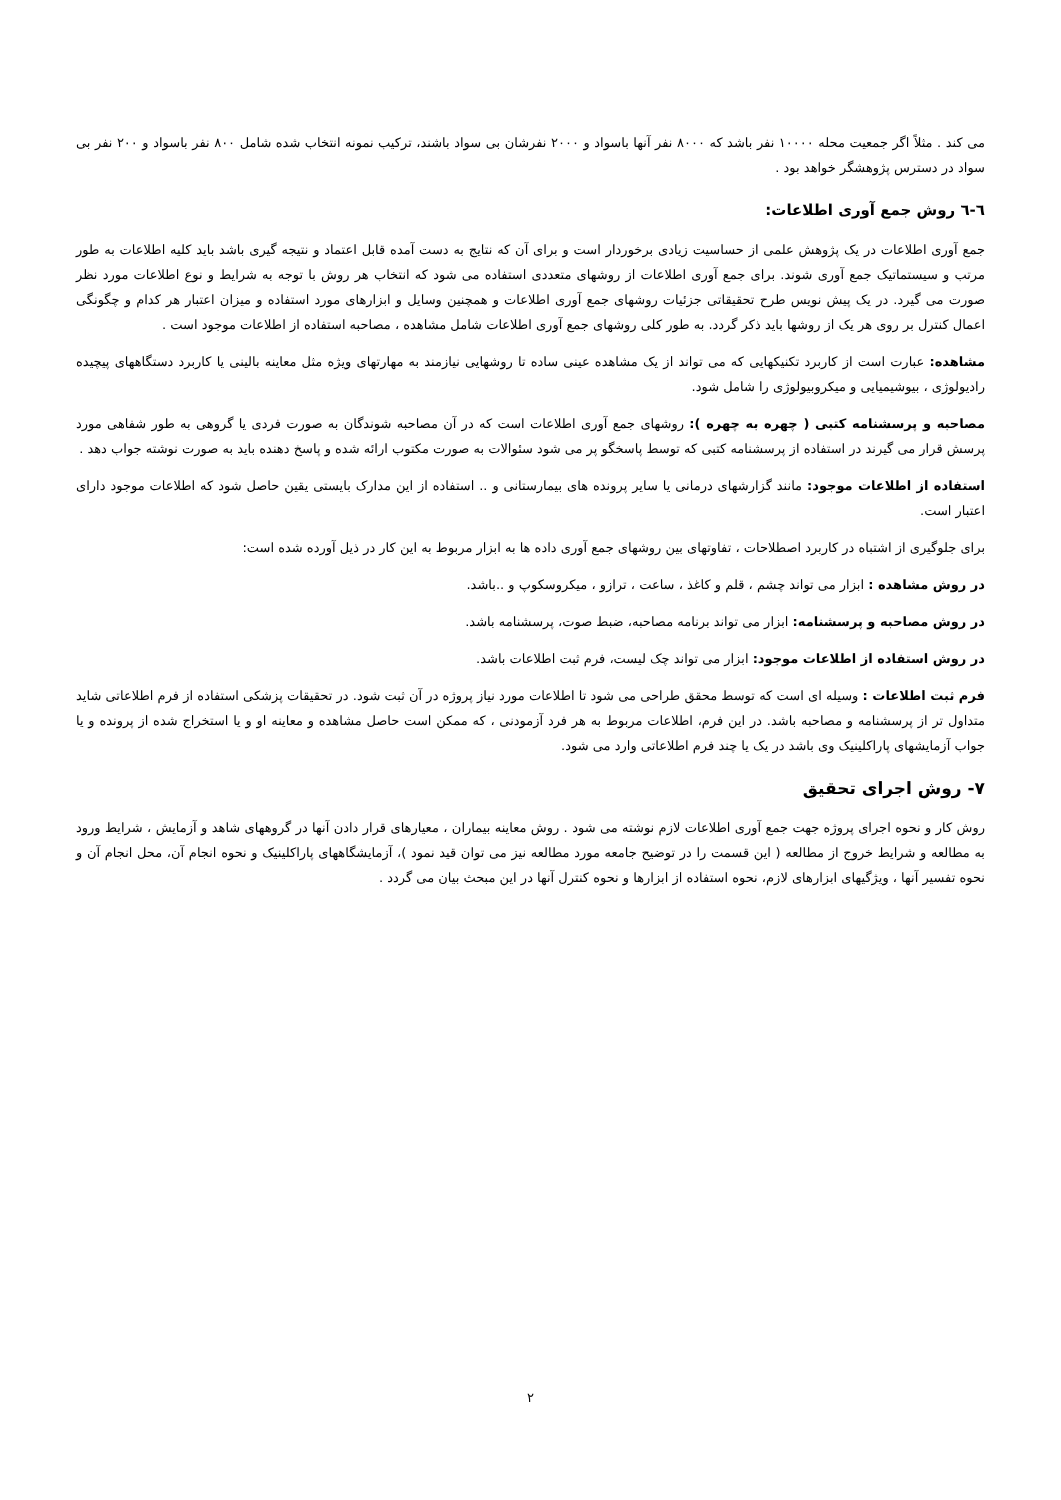می کند . مثلاً اگر جمعیت محله ۱۰۰۰۰ نفر باشد که ۸۰۰۰ نفر آنها باسواد و ۲۰۰۰ نفرشان بی سواد باشند، ترکیب نمونه انتخاب شده شامل ۸۰۰ نفر باسواد و ۲۰۰ نفر بی سواد در دسترس پژوهشگر خواهد بود .
٦-٦ روش جمع آوری اطلاعات:
جمع آوری اطلاعات در یک پژوهش علمی از حساسیت زیادی برخوردار است و برای آن که نتایج به دست آمده قابل اعتماد و نتیجه گیری باشد باید کلیه اطلاعات به طور مرتب و سیستماتیک جمع آوری شوند. برای جمع آوری اطلاعات از روشهای متعددی استفاده می شود که انتخاب هر روش با توجه به شرایط و نوع اطلاعات مورد نظر صورت می گیرد. در یک پیش نویس طرح تحقیقاتی جزئیات روشهای جمع آوری اطلاعات و همچنین وسایل و ابزارهای مورد استفاده و میزان اعتبار هر کدام و چگونگی اعمال کنترل بر روی هر یک از روشها باید ذکر گردد. به طور کلی روشهای جمع آوری اطلاعات شامل مشاهده ، مصاحبه استفاده از اطلاعات موجود است .
مشاهده: عبارت است از کاربرد تکنیکهایی که می تواند از یک مشاهده عینی ساده تا روشهایی نیازمند به مهارتهای ویژه مثل معاینه بالینی یا کاربرد دستگاههای پیچیده رادیولوژی ، بیوشیمیایی و میکروبیولوژی را شامل شود.
مصاحبه و پرسشنامه کتبی ( چهره به چهره ): روشهای جمع آوری اطلاعات است که در آن مصاحبه شوندگان به صورت فردی یا گروهی به طور شفاهی مورد پرسش قرار می گیرند در استفاده از پرسشنامه کتبی که توسط پاسخگو پر می شود سئوالات به صورت مکتوب ارائه شده و پاسخ دهنده باید به صورت نوشته جواب دهد .
استفاده از اطلاعات موجود: مانند گزارشهای درمانی یا سایر پرونده های بیمارستانی و .. استفاده از این مدارک بایستی یقین حاصل شود که اطلاعات موجود دارای اعتبار است.
برای جلوگیری از اشتباه در کاربرد اصطلاحات ، تفاوتهای بین روشهای جمع آوری داده ها به ابزار مربوط به این کار در ذیل آورده شده است:
در روش مشاهده : ابزار می تواند چشم ، قلم و کاغذ ، ساعت ، ترازو ، میکروسکوپ و ..باشد.
در روش مصاحبه و پرسشنامه: ابزار می تواند برنامه مصاحبه، ضبط صوت، پرسشنامه باشد.
در روش استفاده از اطلاعات موجود: ابزار می تواند چک لیست، فرم ثبت اطلاعات باشد.
فرم ثبت اطلاعات : وسیله ای است که توسط محقق طراحی می شود تا اطلاعات مورد نیاز پروژه در آن ثبت شود. در تحقیقات پزشکی استفاده از فرم اطلاعاتی شاید متداول تر از پرسشنامه و مصاحبه باشد. در این فرم، اطلاعات مربوط به هر فرد آزمودنی ، که ممکن است حاصل مشاهده و معاینه او و یا استخراج شده از پرونده و یا جواب آزمایشهای پاراکلینیک وی باشد در یک یا چند فرم اطلاعاتی وارد می شود.
۷- روش اجرای تحقیق
روش کار و نحوه اجرای پروژه جهت جمع آوری اطلاعات لازم نوشته می شود . روش معاینه بیماران ، معیارهای قرار دادن آنها در گروههای شاهد و آزمایش ، شرایط ورود به مطالعه و شرایط خروج از مطالعه ( این قسمت را در توضیح جامعه مورد مطالعه نیز می توان قید نمود )، آزمایشگاههای پاراکلینیک و نحوه انجام آن، محل انجام آن و نحوه تفسیر آنها ، ویژگیهای ابزارهای لازم، نحوه استفاده از ابزارها و نحوه کنترل آنها در این مبحث بیان می گردد .
۲